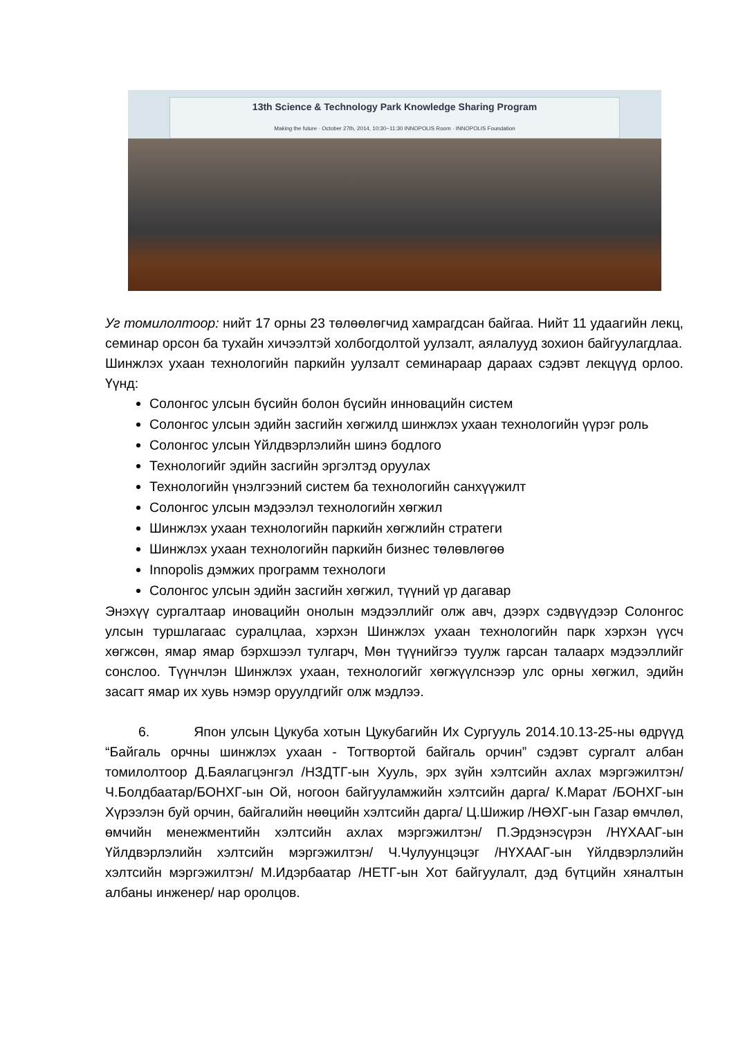13th Science & Technology Park Knowledge Sharing Program
Making the future · October 27th, 2014, 10:30~11:30 INNOPOLIS Room · INNOPOLIS Foundation
Уг томилолтоор: нийт 17 орны 23 төлөөлөгчид хамрагдсан байгаа. Нийт 11 удаагийн лекц, семинар орсон ба тухайн хичээлтэй холбогдолтой уулзалт, аялалууд зохион байгуулагдлаа.
Шинжлэх ухаан технологийн паркийн уулзалт семинараар дараах сэдэвт лекцүүд орлоо. Үүнд:
Солонгос улсын бүсийн болон бүсийн инновацийн систем
Солонгос улсын эдийн засгийн хөгжилд шинжлэх ухаан технологийн үүрэг роль
Солонгос улсын Үйлдвэрлэлийн шинэ бодлого
Технологийг эдийн засгийн эргэлтэд оруулах
Технологийн үнэлгээний систем ба технологийн санхүүжилт
Солонгос улсын мэдээлэл технологийн хөгжил
Шинжлэх ухаан технологийн паркийн хөгжлийн стратеги
Шинжлэх ухаан технологийн паркийн бизнес төлөвлөгөө
Innopolis дэмжих программ технологи
Солонгос улсын эдийн засгийн хөгжил, түүний үр дагавар
Энэхүү сургалтаар иновацийн онолын мэдээллийг олж авч, дээрх сэдвүүдээр Солонгос улсын туршлагаас суралцлаа, хэрхэн Шинжлэх ухаан технологийн парк хэрхэн үүсч хөгжсөн, ямар ямар бэрхшээл тулгарч, Мөн түүнийгээ туулж гарсан талаарх мэдээллийг сонслоо. Түүнчлэн Шинжлэх ухаан, технологийг хөгжүүлснээр улс орны хөгжил, эдийн засагт ямар их хувь нэмэр оруулдгийг олж мэдлээ.
6. Япон улсын Цукуба хотын Цукубагийн Их Сургууль 2014.10.13-25-ны өдрүүд “Байгаль орчны шинжлэх ухаан - Тогтвортой байгаль орчин” сэдэвт сургалт албан томилолтоор Д.Баялагцэнгэл /НЗДТГ-ын Хууль, эрх зүйн хэлтсийн ахлах мэргэжилтэн/ Ч.Болдбаатар/БОНХГ-ын Ой, ногоон байгууламжийн хэлтсийн дарга/ К.Марат /БОНХГ-ын Хүрээлэн буй орчин, байгалийн нөөцийн хэлтсийн дарга/ Ц.Шижир /НӨХГ-ын Газар өмчлөл, өмчийн менежментийн хэлтсийн ахлах мэргэжилтэн/ П.Эрдэнэсүрэн /НҮХААГ-ын Үйлдвэрлэлийн хэлтсийн мэргэжилтэн/ Ч.Чулуунцэцэг /НҮХААГ-ын Үйлдвэрлэлийн хэлтсийн мэргэжилтэн/ М.Идэрбаатар /НЕТГ-ын Хот байгуулалт, дэд бүтцийн хяналтын албаны инженер/ нар оролцов.